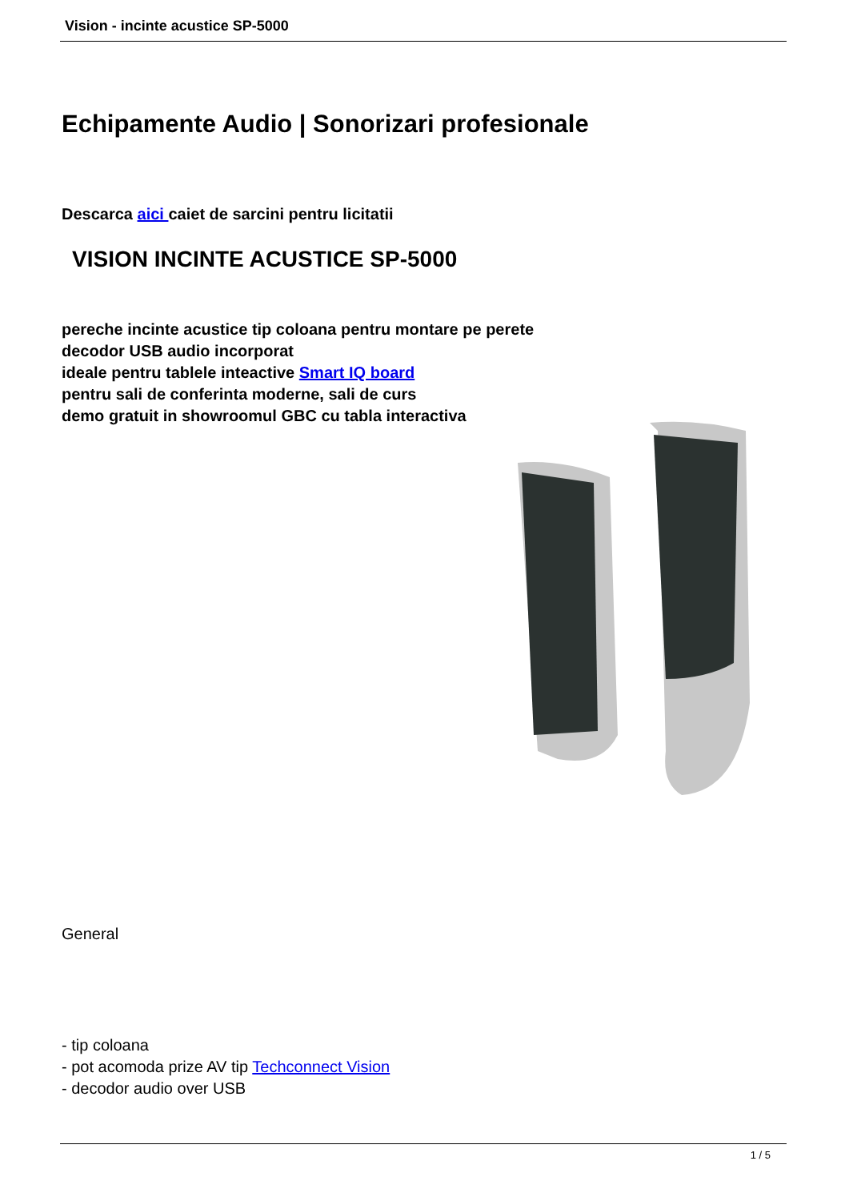Vision - incinte acustice SP-5000
Echipamente Audio | Sonorizari profesionale
Descarca aici caiet de sarcini pentru licitatii
VISION INCINTE ACUSTICE SP-5000
pereche incinte acustice tip coloana pentru montare pe perete
decodor USB audio incorporat
ideale pentru tablele inteactive Smart IQ board
pentru sali de conferinta moderne, sali de curs
demo gratuit in showroomul GBC cu tabla interactiva
General
- tip coloana
- pot acomoda prize AV tip Techconnect Vision
- decodor audio over USB
1 / 5